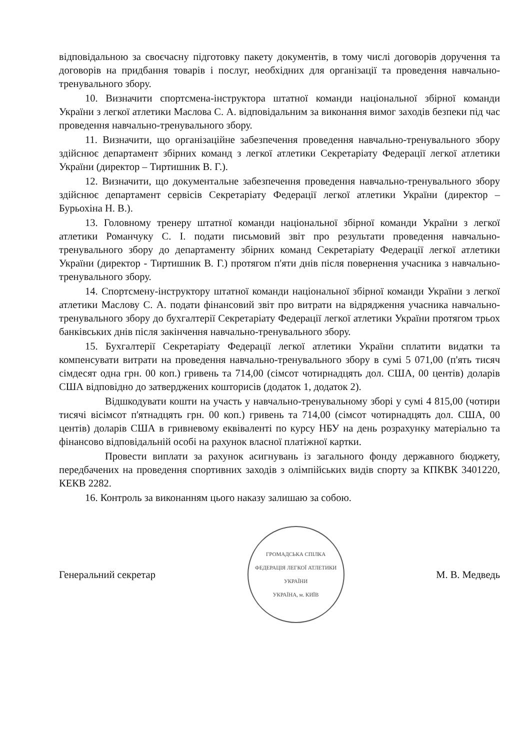відповідальною за своєчасну підготовку пакету документів, в тому числі договорів доручення та договорів на придбання товарів і послуг, необхідних для організації та проведення навчально-тренувального збору.
10. Визначити спортсмена-інструктора штатної команди національної збірної команди України з легкої атлетики Маслова С. А. відповідальним за виконання вимог заходів безпеки під час проведення навчально-тренувального збору.
11. Визначити, що організаційне забезпечення проведення навчально-тренувального збору здійснює департамент збірних команд з легкої атлетики Секретаріату Федерації легкої атлетики України (директор – Тиртишник В. Г.).
12. Визначити, що документальне забезпечення проведення навчально-тренувального збору здійснює департамент сервісів Секретаріату Федерації легкої атлетики України (директор – Бурьохіна Н. В.).
13. Головному тренеру штатної команди національної збірної команди України з легкої атлетики Романчуку С. І. подати письмовий звіт про результати проведення навчально-тренувального збору до департаменту збірних команд Секретаріату Федерації легкої атлетики України (директор - Тиртишник В. Г.) протягом п'яти днів після повернення учасника з навчально-тренувального збору.
14. Спортсмену-інструктору штатної команди національної збірної команди України з легкої атлетики Маслову С. А. подати фінансовий звіт про витрати на відрядження учасника навчально-тренувального збору до бухгалтерії Секретаріату Федерації легкої атлетики України протягом трьох банківських днів після закінчення навчально-тренувального збору.
15. Бухгалтерії Секретаріату Федерації легкої атлетики України сплатити видатки та компенсувати витрати на проведення навчально-тренувального збору в сумі 5 071,00 (п'ять тисяч сімдесят одна грн. 00 коп.) гривень та 714,00 (сімсот чотирнадцять дол. США, 00 центів) доларів США відповідно до затверджених кошторисів (додаток 1, додаток 2).
Відшкодувати кошти на участь у навчально-тренувальному зборі у сумі 4 815,00 (чотири тисячі вісімсот п'ятнадцять грн. 00 коп.) гривень та 714,00 (сімсот чотирнадцять дол. США, 00 центів) доларів США в гривневому еквіваленті по курсу НБУ на день розрахунку матеріально та фінансово відповідальній особі на рахунок власної платіжної картки.
Провести виплати за рахунок асигнувань із загального фонду державного бюджету, передбачених на проведення спортивних заходів з олімпійських видів спорту за КПКВК 3401220, КЕКВ 2282.
16. Контроль за виконанням цього наказу залишаю за собою.
Генеральний секретар
ГРОМАДСЬКА СПІЛКА
ФЕДЕРАЦІЯ ЛЕГКОЇ АТЛЕТИКИ УКРАЇНИ
УКРАЇНА, м. КИЇВ
М. В. Медведь